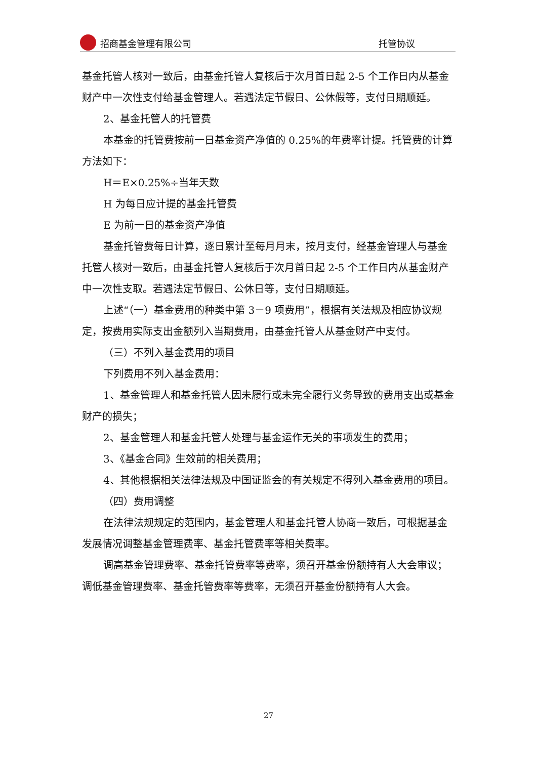招商基金管理有限公司
托管协议
基金托管人核对一致后，由基金托管人复核后于次月首日起 2-5 个工作日内从基金财产中一次性支付给基金管理人。若遇法定节假日、公休假等，支付日期顺延。
2、基金托管人的托管费
本基金的托管费按前一日基金资产净值的 0.25%的年费率计提。托管费的计算方法如下：
H＝E×0.25%÷当年天数
H 为每日应计提的基金托管费
E 为前一日的基金资产净值
基金托管费每日计算，逐日累计至每月月末，按月支付，经基金管理人与基金托管人核对一致后，由基金托管人复核后于次月首日起 2-5 个工作日内从基金财产中一次性支取。若遇法定节假日、公休日等，支付日期顺延。
上述“（一）基金费用的种类中第 3－9 项费用”，根据有关法规及相应协议规定，按费用实际支出金额列入当期费用，由基金托管人从基金财产中支付。
（三）不列入基金费用的项目
下列费用不列入基金费用：
1、基金管理人和基金托管人因未履行或未完全履行义务导致的费用支出或基金财产的损失；
2、基金管理人和基金托管人处理与基金运作无关的事项发生的费用；
3、《基金合同》生效前的相关费用；
4、其他根据相关法律法规及中国证监会的有关规定不得列入基金费用的项目。
（四）费用调整
在法律法规规定的范围内，基金管理人和基金托管人协商一致后，可根据基金发展情况调整基金管理费率、基金托管费率等相关费率。
调高基金管理费率、基金托管费率等费率，须召开基金份额持有人大会审议；调低基金管理费率、基金托管费率等费率，无须召开基金份额持有人大会。
27